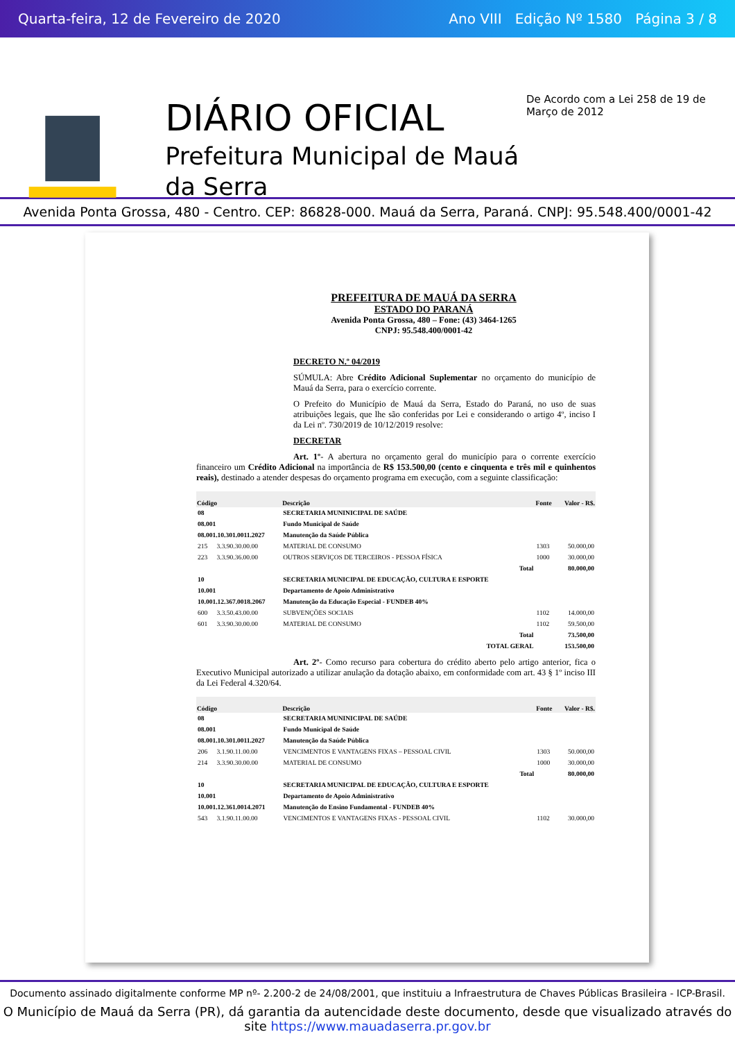Quarta-feira, 12 de Fevereiro de 2020 Ano VIII Edição Nº 1580 Página 3 / 8
DIÁRIO OFICIAL
Prefeitura Municipal de Mauá da Serra
De Acordo com a Lei 258 de 19 de Março de 2012
Avenida Ponta Grossa, 480 - Centro. CEP: 86828-000. Mauá da Serra, Paraná. CNPJ: 95.548.400/0001-42
PREFEITURA DE MAUÁ DA SERRA
ESTADO DO PARANÁ
Avenida Ponta Grossa, 480 – Fone: (43) 3464-1265
CNPJ: 95.548.400/0001-42
DECRETO N.º 04/2019
SÚMULA: Abre Crédito Adicional Suplementar no orçamento do município de Mauá da Serra, para o exercício corrente.
O Prefeito do Município de Mauá da Serra, Estado do Paraná, no uso de suas atribuições legais, que lhe são conferidas por Lei e considerando o artigo 4º, inciso I da Lei nº. 730/2019 de 10/12/2019 resolve:
DECRETAR
Art. 1º- A abertura no orçamento geral do município para o corrente exercício financeiro um Crédito Adicional na importância de R$ 153.500,00 (cento e cinquenta e três mil e quinhentos reais), destinado a atender despesas do orçamento programa em execução, com a seguinte classificação:
| Código | | Descrição | Fonte | Valor - R$. |
| --- | --- | --- | --- | --- |
| 08 | | SECRETARIA MUNINICIPAL DE SAÚDE | | |
| 08.001 | | Fundo Municipal de Saúde | | |
| 08.001.10.301.0011.2027 | | Manutenção da Saúde Pública | | |
| 215 | 3.3.90.30.00.00 | MATERIAL DE CONSUMO | 1303 | 50.000,00 |
| 223 | 3.3.90.36.00.00 | OUTROS SERVIÇOS DE TERCEIROS - PESSOA FÍSICA | 1000 | 30.000,00 |
| | | Total | | 80.000,00 |
| 10 | | SECRETARIA MUNICIPAL DE EDUCAÇÃO, CULTURA E ESPORTE | | |
| 10.001 | | Departamento de Apoio Administrativo | | |
| 10.001.12.367.0018.2067 | | Manutenção da Educação Especial - FUNDEB 40% | | |
| 600 | 3.3.50.43.00.00 | SUBVENÇÕES SOCIAIS | 1102 | 14.000,00 |
| 601 | 3.3.90.30.00.00 | MATERIAL DE CONSUMO | 1102 | 59.500,00 |
| | | Total | | 73.500,00 |
| | | TOTAL GERAL | | 153.500,00 |
Art. 2º- Como recurso para cobertura do crédito aberto pelo artigo anterior, fica o Executivo Municipal autorizado a utilizar anulação da dotação abaixo, em conformidade com art. 43 § 1º inciso III da Lei Federal 4.320/64.
| Código | | Descrição | Fonte | Valor - R$. |
| --- | --- | --- | --- | --- |
| 08 | | SECRETARIA MUNINICIPAL DE SAÚDE | | |
| 08.001 | | Fundo Municipal de Saúde | | |
| 08.001.10.301.0011.2027 | | Manutenção da Saúde Pública | | |
| 206 | 3.1.90.11.00.00 | VENCIMENTOS E VANTAGENS FIXAS – PESSOAL CIVIL | 1303 | 50.000,00 |
| 214 | 3.3.90.30.00.00 | MATERIAL DE CONSUMO | 1000 | 30.000,00 |
| | | Total | | 80.000,00 |
| 10 | | SECRETARIA MUNICIPAL DE EDUCAÇÃO, CULTURA E ESPORTE | | |
| 10.001 | | Departamento de Apoio Administrativo | | |
| 10.001.12.361.0014.2071 | | Manutenção do Ensino Fundamental - FUNDEB 40% | | |
| 543 | 3.1.90.11.00.00 | VENCIMENTOS E VANTAGENS FIXAS - PESSOAL CIVIL | 1102 | 30.000,00 |
Documento assinado digitalmente conforme MP nº- 2.200-2 de 24/08/2001, que instituiu a Infraestrutura de Chaves Públicas Brasileira - ICP-Brasil.
O Município de Mauá da Serra (PR), dá garantia da autencidade deste documento, desde que visualizado através do site https://www.mauadaserra.pr.gov.br